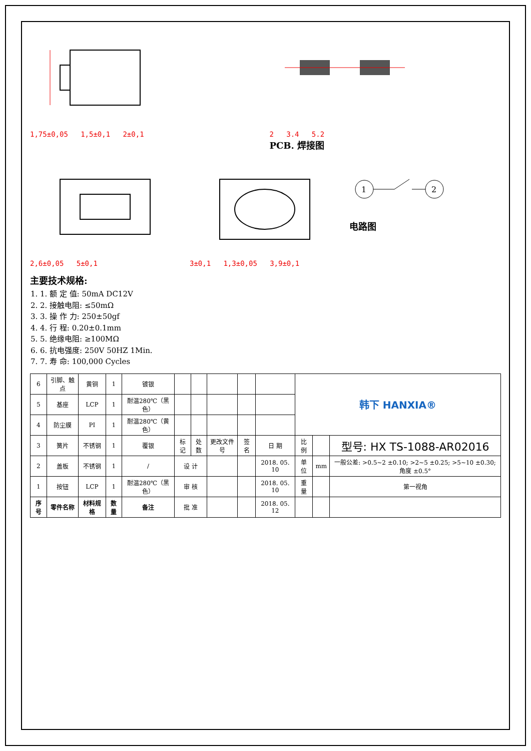1,75±0,05 1,5±0,1 2±0,1 2 3.4 5.2
PCB. 焊接图
2,6±0,05 5±0,1 3±0,1 1,3±0,05 3,9±0,1
1
2
电路图
主要技术规格:
1. 1. 额 定 值: 50mA DC12V
2. 2. 接触电阻: ≤50mΩ
3. 3. 操 作 力: 250±50gf
4. 4. 行 程: 0.20±0.1mm
5. 5. 绝缘电阻: ≥100MΩ
6. 6. 抗电强度: 250V 50HZ 1Min.
7. 7. 寿 命: 100,000 Cycles
| 6 | 引脚、触点 | 黄铜 | 1 | 镀银 | | | | | | 韩下 HANXIA® | | |
| 5 | 基座 | LCP | 1 | 耐温280℃（黑色） | | | | | | | | |
| 4 | 防尘膜 | PI | 1 | 耐温280℃（黄色） | | | | | | | | |
| 3 | 簧片 | 不锈钢 | 1 | 覆银 | 标记 | 处数 | 更改文件号 | 签 名 | 日 期 | 比 例 | | 型号: HX TS-1088-AR02016 |
| 2 | 盖板 | 不锈钢 | 1 | / | 设 计 | | | | 2018. 05. 10 | 单 位 | mm | 一般公差: >0.5~2 ±0.10; >2~5 ±0.25; >5~10 ±0.30; 角度 ±0.5° |
| 1 | 按钮 | LCP | 1 | 耐温280℃（黑色） | 审 核 | | | | 2018. 05. 10 | 重 量 | | 第一视角 |
| 序号 | 零件名称 | 材料规格 | 数量 | 备注 | 批 准 | | | | 2018. 05. 12 | | | |